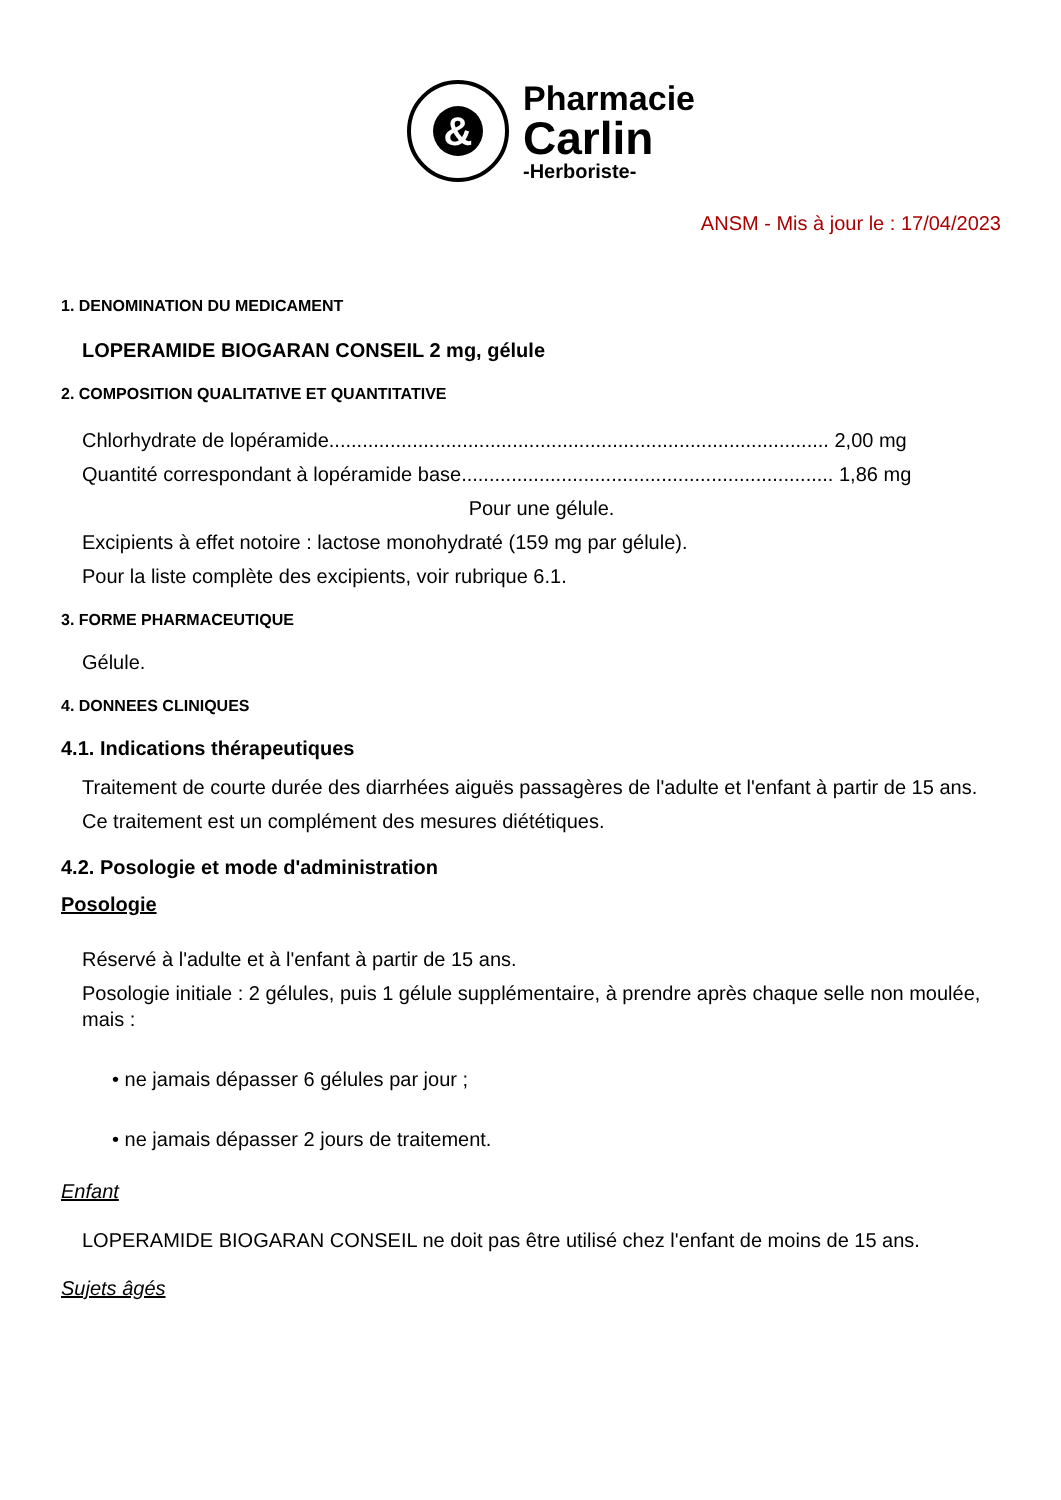&
Pharmacie
Carlin
-Herboriste-
ANSM - Mis à jour le : 17/04/2023
1. DENOMINATION DU MEDICAMENT
LOPERAMIDE BIOGARAN CONSEIL 2 mg, gélule
2. COMPOSITION QUALITATIVE ET QUANTITATIVE
Chlorhydrate de lopéramide.......................................................................................... 2,00 mg
Quantité correspondant à lopéramide base................................................................... 1,86 mg
Pour une gélule.
Excipients à effet notoire : lactose monohydraté (159 mg par gélule).
Pour la liste complète des excipients, voir rubrique 6.1.
3. FORME PHARMACEUTIQUE
Gélule.
4. DONNEES CLINIQUES
4.1. Indications thérapeutiques
Traitement de courte durée des diarrhées aiguës passagères de l'adulte et l'enfant à partir de 15 ans.
Ce traitement est un complément des mesures diététiques.
4.2. Posologie et mode d'administration
Posologie
Réservé à l'adulte et à l'enfant à partir de 15 ans.
Posologie initiale : 2 gélules, puis 1 gélule supplémentaire, à prendre après chaque selle non moulée, mais :
• ne jamais dépasser 6 gélules par jour ;
• ne jamais dépasser 2 jours de traitement.
Enfant
LOPERAMIDE BIOGARAN CONSEIL ne doit pas être utilisé chez l'enfant de moins de 15 ans.
Sujets âgés